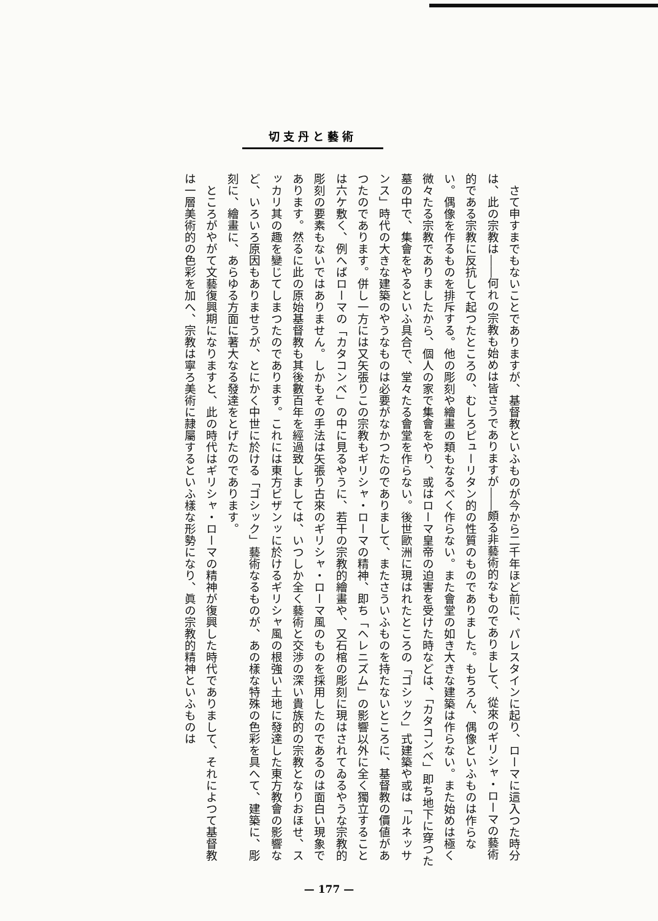切支丹と藝術
さて申すまでもないことでありますが、基督教といふものが今から二千年ほど前に、パレスタインに起り、ローマに這入つた時分は、此の宗教は――何れの宗教も始めは皆さうでありますが――頗る非藝術的なものでありまして、從來のギリシャ・ローマの藝術的である宗教に反抗して起つたところの、むしろピューリタン的の性質のものでありました。もちろん、偶像といふものは作らない。偶像を作るものを排斥する。他の彫刻や繪畫の類もなるべく作らない。また會堂の如き大きな建築は作らない。また始めは極く微々たる宗教でありましたから、個人の家で集會をやり、或はローマ皇帝の迫害を受けた時などは、「カタコンベ」即ち地下に穿つた墓の中で、集會をやるといふ具合で、堂々たる會堂を作らない。後世歐洲に現はれたところの「ゴシック」式建築や或は「ルネッサンス」時代の大きな建築のやうなものは必要がなかつたのでありまして、またさういふものを持たないところに、基督教の價値があつたのであります。併し一方には又矢張りこの宗教もギリシャ・ローマの精神、即ち「ヘレニズム」の影響以外に全く獨立することは六ケ敷く、例へばローマの「カタコンベ」の中に見るやうに、若干の宗教的繪畫や、又石棺の彫刻に現はされてゐるやうな宗教的彫刻の要素もないではありません。しかもその手法は矢張り古來のギリシャ・ローマ風のものを採用したのであるのは面白い現象であります。然るに此の原始基督教も其後數百年を經過致しましては、いつしか全く藝術と交渉の深い貴族的の宗教となりおほせ、スッカリ其の趣を變じてしまつたのであります。これには東方ビザンッに於けるギリシャ風の根強い土地に發達した東方教會の影響など、いろいろ原因もありませうが、とにかく中世に於ける「ゴシック」藝術なるものが、あの樣な特殊の色彩を具へて、建築に、彫刻に、繪畫に、あらゆる方面に著大なる發達をとげたのであります。
ところがやがて文藝復興期になりますと、此の時代はギリシャ・ローマの精神が復興した時代でありまして、それによつて基督教は一層美術的の色彩を加へ、宗教は寧ろ美術に隷屬するといふ樣な形勢になり、眞の宗教的精神といふものは
— 177 —